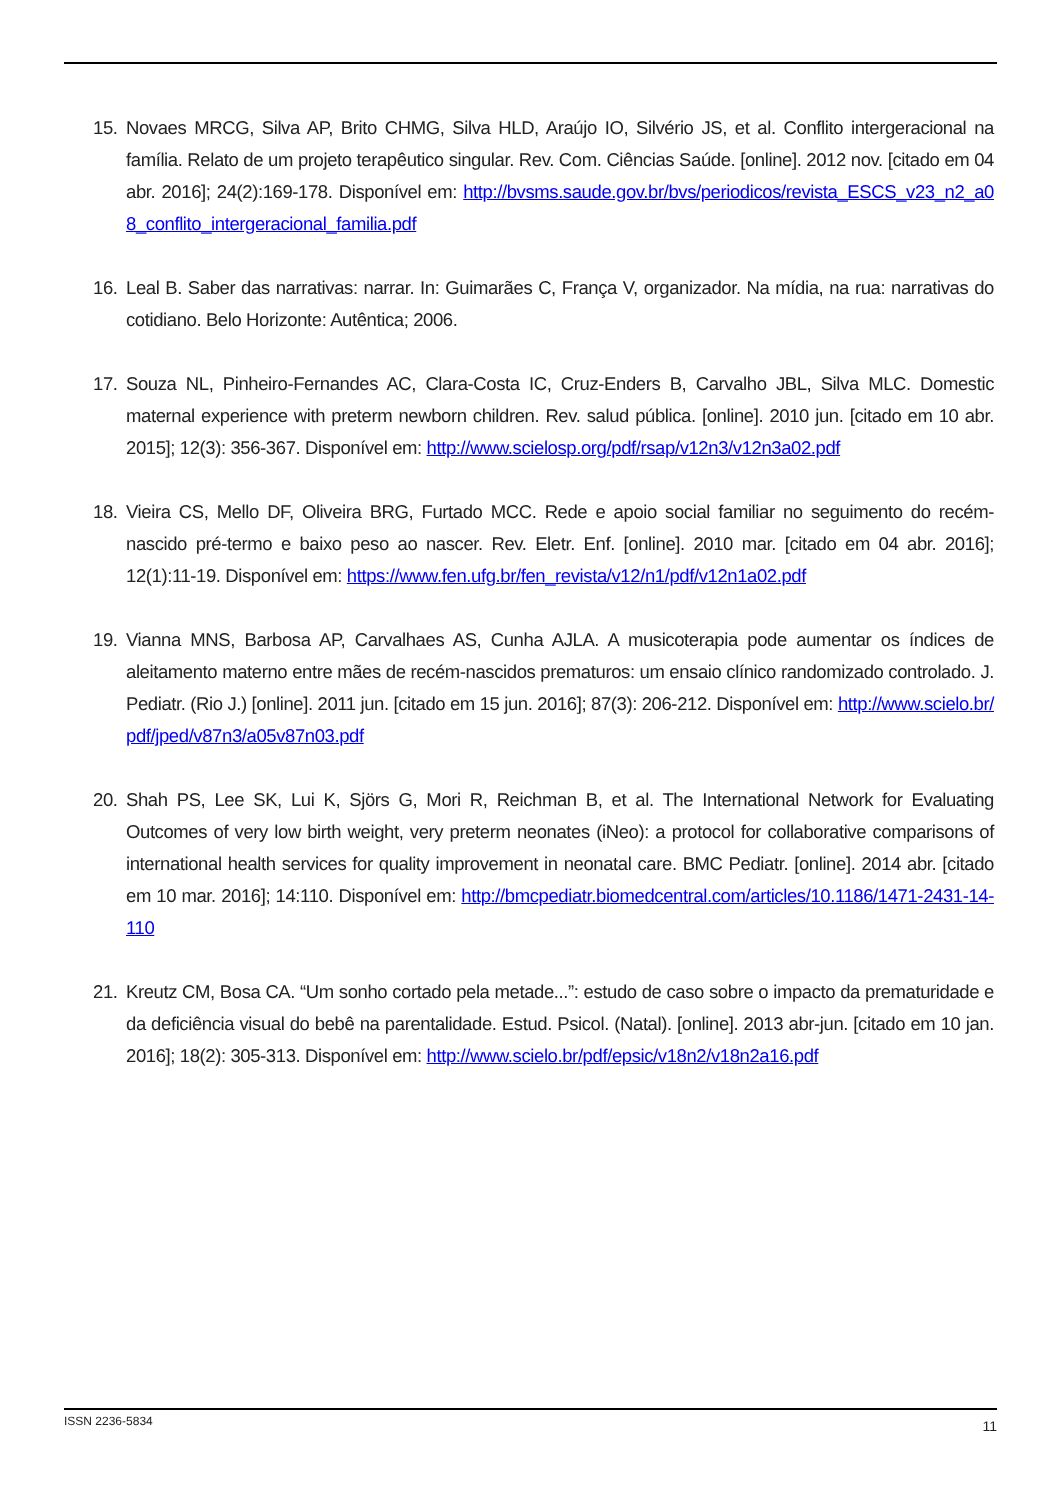15. Novaes MRCG, Silva AP, Brito CHMG, Silva HLD, Araújo IO, Silvério JS, et al. Conflito intergeracional na família. Relato de um projeto terapêutico singular. Rev. Com. Ciências Saúde. [online]. 2012 nov. [citado em 04 abr. 2016]; 24(2):169-178. Disponível em: http://bvsms.saude.gov.br/bvs/periodicos/revista_ESCS_v23_n2_a08_conflito_intergeracional_familia.pdf
16. Leal B. Saber das narrativas: narrar. In: Guimarães C, França V, organizador. Na mídia, na rua: narrativas do cotidiano. Belo Horizonte: Autêntica; 2006.
17. Souza NL, Pinheiro-Fernandes AC, Clara-Costa IC, Cruz-Enders B, Carvalho JBL, Silva MLC. Domestic maternal experience with preterm newborn children. Rev. salud pública. [online]. 2010 jun. [citado em 10 abr. 2015]; 12(3): 356-367. Disponível em: http://www.scielosp.org/pdf/rsap/v12n3/v12n3a02.pdf
18. Vieira CS, Mello DF, Oliveira BRG, Furtado MCC. Rede e apoio social familiar no seguimento do recém-nascido pré-termo e baixo peso ao nascer. Rev. Eletr. Enf. [online]. 2010 mar. [citado em 04 abr. 2016]; 12(1):11-19. Disponível em: https://www.fen.ufg.br/fen_revista/v12/n1/pdf/v12n1a02.pdf
19. Vianna MNS, Barbosa AP, Carvalhaes AS, Cunha AJLA. A musicoterapia pode aumentar os índices de aleitamento materno entre mães de recém-nascidos prematuros: um ensaio clínico randomizado controlado. J. Pediatr. (Rio J.) [online]. 2011 jun. [citado em 15 jun. 2016]; 87(3): 206-212. Disponível em: http://www.scielo.br/pdf/jped/v87n3/a05v87n03.pdf
20. Shah PS, Lee SK, Lui K, Sjörs G, Mori R, Reichman B, et al. The International Network for Evaluating Outcomes of very low birth weight, very preterm neonates (iNeo): a protocol for collaborative comparisons of international health services for quality improvement in neonatal care. BMC Pediatr. [online]. 2014 abr. [citado em 10 mar. 2016]; 14:110. Disponível em: http://bmcpediatr.biomedcentral.com/articles/10.1186/1471-2431-14-110
21. Kreutz CM, Bosa CA. “Um sonho cortado pela metade...”: estudo de caso sobre o impacto da prematuridade e da deficiência visual do bebê na parentalidade. Estud. Psicol. (Natal). [online]. 2013 abr-jun. [citado em 10 jan. 2016]; 18(2): 305-313. Disponível em: http://www.scielo.br/pdf/epsic/v18n2/v18n2a16.pdf
ISSN 2236-5834 11